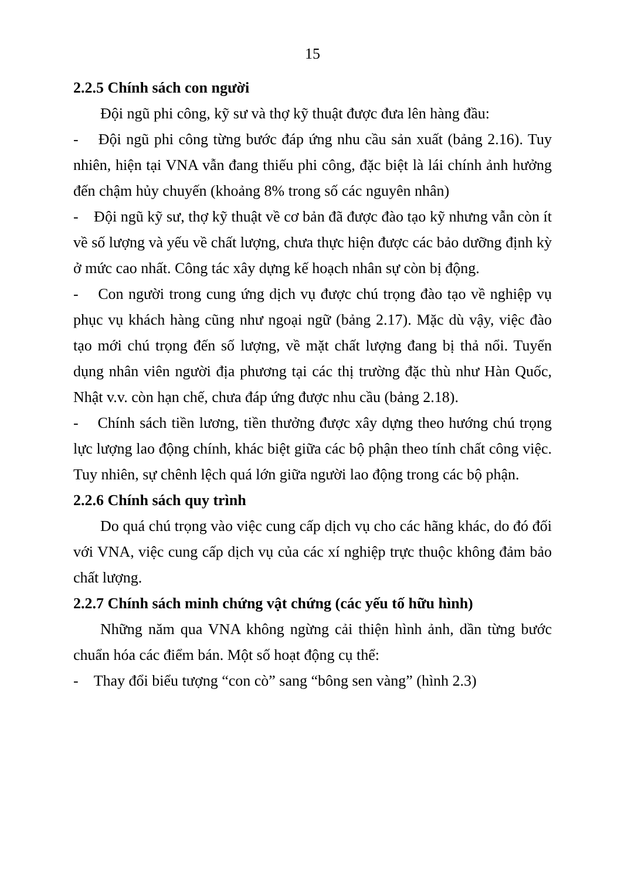15
2.2.5 Chính sách con người
Đội ngũ phi công, kỹ sư và thợ kỹ thuật được đưa lên hàng đầu:
- Đội ngũ phi công từng bước đáp ứng nhu cầu sản xuất (bảng 2.16). Tuy nhiên, hiện tại VNA vẫn đang thiếu phi công, đặc biệt là lái chính ảnh hưởng đến chậm hủy chuyến (khoảng 8% trong số các nguyên nhân)
- Đội ngũ kỹ sư, thợ kỹ thuật về cơ bản đã được đào tạo kỹ nhưng vẫn còn ít về số lượng và yếu về chất lượng, chưa thực hiện được các bảo dưỡng định kỳ ở mức cao nhất. Công tác xây dựng kế hoạch nhân sự còn bị động.
- Con người trong cung ứng dịch vụ được chú trọng đào tạo về nghiệp vụ phục vụ khách hàng cũng như ngoại ngữ (bảng 2.17). Mặc dù vậy, việc đào tạo mới chú trọng đến số lượng, về mặt chất lượng đang bị thả nổi. Tuyển dụng nhân viên người địa phương tại các thị trường đặc thù như Hàn Quốc, Nhật v.v. còn hạn chế, chưa đáp ứng được nhu cầu (bảng 2.18).
- Chính sách tiền lương, tiền thưởng được xây dựng theo hướng chú trọng lực lượng lao động chính, khác biệt giữa các bộ phận theo tính chất công việc. Tuy nhiên, sự chênh lệch quá lớn giữa người lao động trong các bộ phận.
2.2.6 Chính sách quy trình
Do quá chú trọng vào việc cung cấp dịch vụ cho các hãng khác, do đó đối với VNA, việc cung cấp dịch vụ của các xí nghiệp trực thuộc không đảm bảo chất lượng.
2.2.7 Chính sách minh chứng vật chứng (các yếu tố hữu hình)
Những năm qua VNA không ngừng cải thiện hình ảnh, dần từng bước chuẩn hóa các điểm bán. Một số hoạt động cụ thể:
- Thay đổi biểu tượng “con cò” sang “bông sen vàng” (hình 2.3)